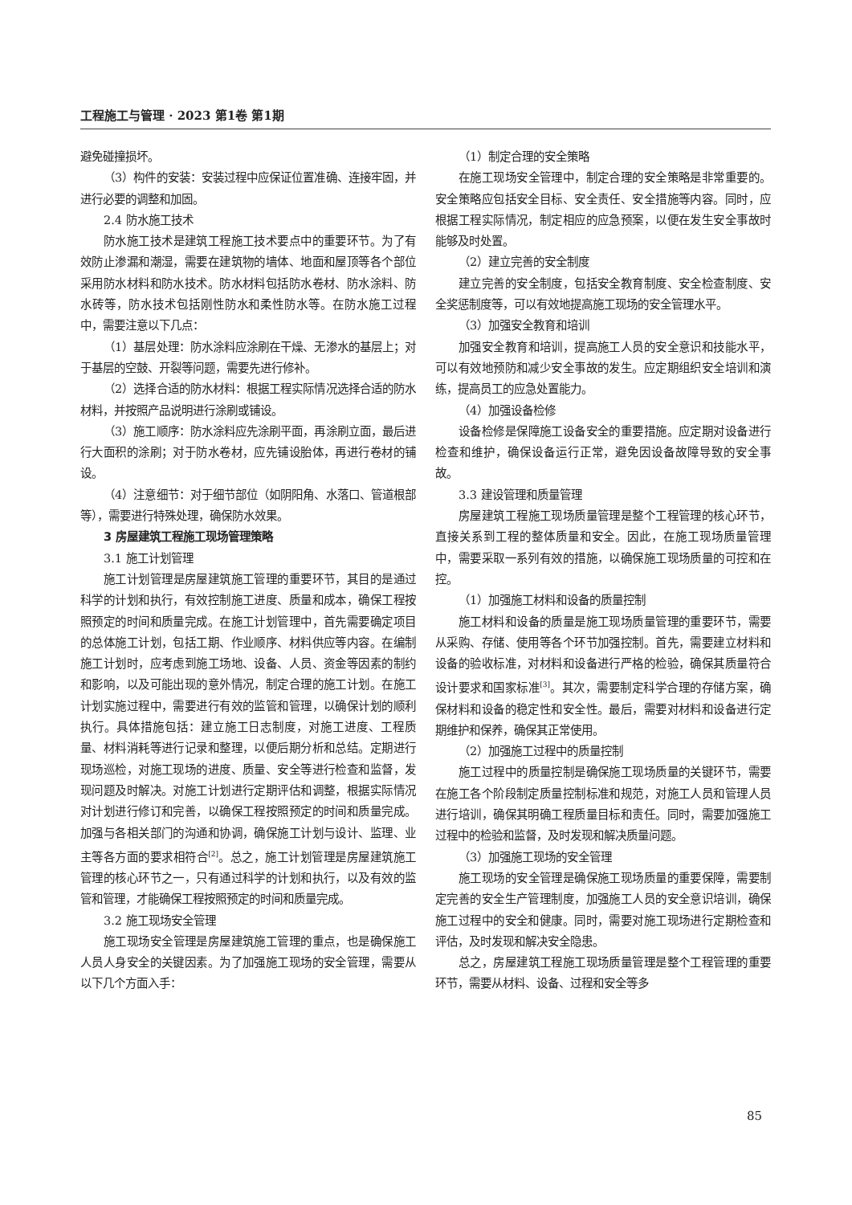工程施工与管理 · 2023 第1卷 第1期
避免碰撞损坏。
（3）构件的安装：安装过程中应保证位置准确、连接牢固，并进行必要的调整和加固。
2.4 防水施工技术
防水施工技术是建筑工程施工技术要点中的重要环节。为了有效防止渗漏和潮湿，需要在建筑物的墙体、地面和屋顶等各个部位采用防水材料和防水技术。防水材料包括防水卷材、防水涂料、防水砖等，防水技术包括刚性防水和柔性防水等。在防水施工过程中，需要注意以下几点：
（1）基层处理：防水涂料应涂刷在干燥、无渗水的基层上；对于基层的空鼓、开裂等问题，需要先进行修补。
（2）选择合适的防水材料：根据工程实际情况选择合适的防水材料，并按照产品说明进行涂刷或铺设。
（3）施工顺序：防水涂料应先涂刷平面，再涂刷立面，最后进行大面积的涂刷；对于防水卷材，应先铺设胎体，再进行卷材的铺设。
（4）注意细节：对于细节部位（如阴阳角、水落口、管道根部等），需要进行特殊处理，确保防水效果。
3 房屋建筑工程施工现场管理策略
3.1 施工计划管理
施工计划管理是房屋建筑施工管理的重要环节，其目的是通过科学的计划和执行，有效控制施工进度、质量和成本，确保工程按照预定的时间和质量完成。在施工计划管理中，首先需要确定项目的总体施工计划，包括工期、作业顺序、材料供应等内容。在编制施工计划时，应考虑到施工场地、设备、人员、资金等因素的制约和影响，以及可能出现的意外情况，制定合理的施工计划。在施工计划实施过程中，需要进行有效的监管和管理，以确保计划的顺利执行。具体措施包括：建立施工日志制度，对施工进度、工程质量、材料消耗等进行记录和整理，以便后期分析和总结。定期进行现场巡检，对施工现场的进度、质量、安全等进行检查和监督，发现问题及时解决。对施工计划进行定期评估和调整，根据实际情况对计划进行修订和完善，以确保工程按照预定的时间和质量完成。加强与各相关部门的沟通和协调，确保施工计划与设计、监理、业主等各方面的要求相符合<sup>[2]</sup>。总之，施工计划管理是房屋建筑施工管理的核心环节之一，只有通过科学的计划和执行，以及有效的监管和管理，才能确保工程按照预定的时间和质量完成。
3.2 施工现场安全管理
施工现场安全管理是房屋建筑施工管理的重点，也是确保施工人员人身安全的关键因素。为了加强施工现场的安全管理，需要从以下几个方面入手：
（1）制定合理的安全策略
在施工现场安全管理中，制定合理的安全策略是非常重要的。安全策略应包括安全目标、安全责任、安全措施等内容。同时，应根据工程实际情况，制定相应的应急预案，以便在发生安全事故时能够及时处置。
（2）建立完善的安全制度
建立完善的安全制度，包括安全教育制度、安全检查制度、安全奖惩制度等，可以有效地提高施工现场的安全管理水平。
（3）加强安全教育和培训
加强安全教育和培训，提高施工人员的安全意识和技能水平，可以有效地预防和减少安全事故的发生。应定期组织安全培训和演练，提高员工的应急处置能力。
（4）加强设备检修
设备检修是保障施工设备安全的重要措施。应定期对设备进行检查和维护，确保设备运行正常，避免因设备故障导致的安全事故。
3.3 建设管理和质量管理
房屋建筑工程施工现场质量管理是整个工程管理的核心环节，直接关系到工程的整体质量和安全。因此，在施工现场质量管理中，需要采取一系列有效的措施，以确保施工现场质量的可控和在控。
（1）加强施工材料和设备的质量控制
施工材料和设备的质量是施工现场质量管理的重要环节，需要从采购、存储、使用等各个环节加强控制。首先，需要建立材料和设备的验收标准，对材料和设备进行严格的检验，确保其质量符合设计要求和国家标准<sup>[3]</sup>。其次，需要制定科学合理的存储方案，确保材料和设备的稳定性和安全性。最后，需要对材料和设备进行定期维护和保养，确保其正常使用。
（2）加强施工过程中的质量控制
施工过程中的质量控制是确保施工现场质量的关键环节，需要在施工各个阶段制定质量控制标准和规范，对施工人员和管理人员进行培训，确保其明确工程质量目标和责任。同时，需要加强施工过程中的检验和监督，及时发现和解决质量问题。
（3）加强施工现场的安全管理
施工现场的安全管理是确保施工现场质量的重要保障，需要制定完善的安全生产管理制度，加强施工人员的安全意识培训，确保施工过程中的安全和健康。同时，需要对施工现场进行定期检查和评估，及时发现和解决安全隐患。
总之，房屋建筑工程施工现场质量管理是整个工程管理的重要环节，需要从材料、设备、过程和安全等多
85